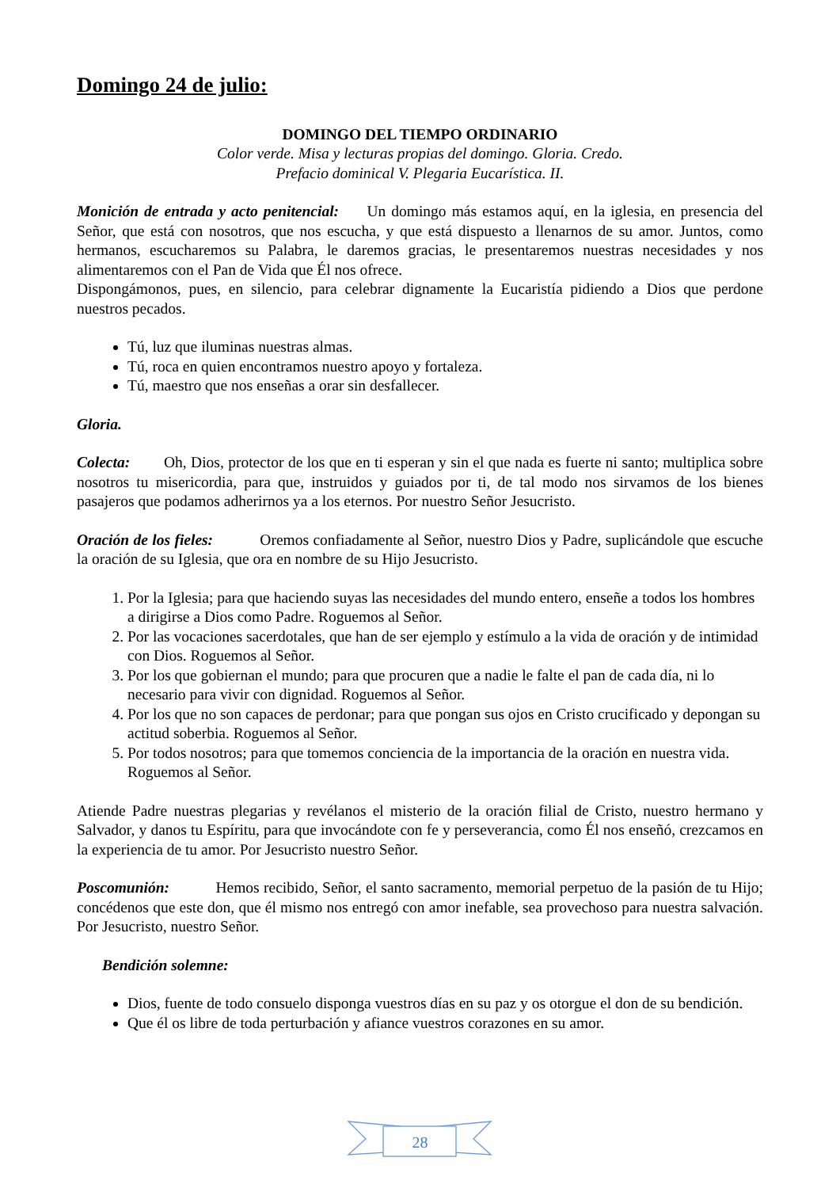Domingo 24 de julio:
DOMINGO DEL TIEMPO ORDINARIO
Color verde. Misa y lecturas propias del domingo. Gloria. Credo.
Prefacio dominical V. Plegaria Eucarística. II.
Monición de entrada y acto penitencial: Un domingo más estamos aquí, en la iglesia, en presencia del Señor, que está con nosotros, que nos escucha, y que está dispuesto a llenarnos de su amor. Juntos, como hermanos, escucharemos su Palabra, le daremos gracias, le presentaremos nuestras necesidades y nos alimentaremos con el Pan de Vida que Él nos ofrece.
Dispongámonos, pues, en silencio, para celebrar dignamente la Eucaristía pidiendo a Dios que perdone nuestros pecados.
Tú, luz que iluminas nuestras almas.
Tú, roca en quien encontramos nuestro apoyo y fortaleza.
Tú, maestro que nos enseñas a orar sin desfallecer.
Gloria.
Colecta: Oh, Dios, protector de los que en ti esperan y sin el que nada es fuerte ni santo; multiplica sobre nosotros tu misericordia, para que, instruidos y guiados por ti, de tal modo nos sirvamos de los bienes pasajeros que podamos adherirnos ya a los eternos. Por nuestro Señor Jesucristo.
Oración de los fieles: Oremos confiadamente al Señor, nuestro Dios y Padre, suplicándole que escuche la oración de su Iglesia, que ora en nombre de su Hijo Jesucristo.
1. Por la Iglesia; para que haciendo suyas las necesidades del mundo entero, enseñe a todos los hombres a dirigirse a Dios como Padre. Roguemos al Señor.
2. Por las vocaciones sacerdotales, que han de ser ejemplo y estímulo a la vida de oración y de intimidad con Dios. Roguemos al Señor.
3. Por los que gobiernan el mundo; para que procuren que a nadie le falte el pan de cada día, ni lo necesario para vivir con dignidad. Roguemos al Señor.
4. Por los que no son capaces de perdonar; para que pongan sus ojos en Cristo crucificado y depongan su actitud soberbia. Roguemos al Señor.
5. Por todos nosotros; para que tomemos conciencia de la importancia de la oración en nuestra vida. Roguemos al Señor.
Atiende Padre nuestras plegarias y revélanos el misterio de la oración filial de Cristo, nuestro hermano y Salvador, y danos tu Espíritu, para que invocándote con fe y perseverancia, como Él nos enseñó, crezcamos en la experiencia de tu amor. Por Jesucristo nuestro Señor.
Poscomunión: Hemos recibido, Señor, el santo sacramento, memorial perpetuo de la pasión de tu Hijo; concédenos que este don, que él mismo nos entregó con amor inefable, sea provechoso para nuestra salvación. Por Jesucristo, nuestro Señor.
Bendición solemne:
Dios, fuente de todo consuelo disponga vuestros días en su paz y os otorgue el don de su bendición.
Que él os libre de toda perturbación y afiance vuestros corazones en su amor.
28